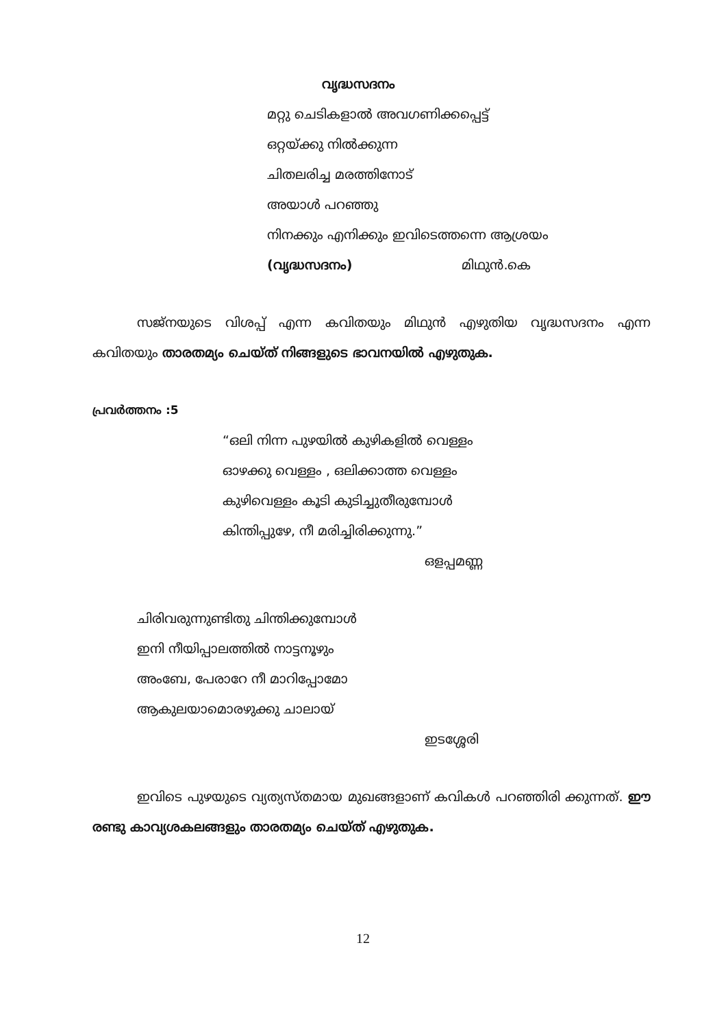വൃദ്ധസദനം
മറ്റു ചെടികളാൽ അവഗണിക്കപ്പെട്ട്
ഒറ്റയ്ക്കു നിൽക്കുന്ന
ചിതലരിച്ച മരത്തിനോട്
അയാൾ പറഞ്ഞു
നിനക്കും എനിക്കും ഇവിടെത്തന്നെ ആശ്രയം
(വൃദ്ധസദനം) മിഥുൻ.കെ
സജ്നയുടെ വിശപ്പ് എന്ന കവിതയും മിഥുൻ എഴുതിയ വൃദ്ധസദനം എന്ന കവിതയും താരതമ്യം ചെയ്ത് നിങ്ങളുടെ ഭാവനയിൽ എഴുതുക.
പ്രവർത്തനം :5
“ഒലി നിന്ന പുഴയിൽ കുഴികളിൽ വെള്ളം
ഓഴക്കു വെള്ളം , ഒലിക്കാത്ത വെള്ളം
കുഴിവെള്ളം കൂടി കുടിച്ചുതീരുമ്പോൾ
കിന്തിപ്പുഴേ, നീ മരിച്ചിരിക്കുന്നു.”
ഒളപ്പമണ്ണ
ചിരിവരുന്നുണ്ടിതു ചിന്തിക്കുമ്പോൾ
ഇനി നീയിപ്പാലത്തിൽ നാട്ടനൂഴും
അംബേ, പേരാറേ നീ മാറിപ്പോമോ
ആകുലയാമൊരഴുക്കു ചാലായ്
ഇടശ്ശേരി
ഇവിടെ പുഴയുടെ വ്യത്യസ്തമായ മുഖങ്ങളാണ് കവികൾ പറഞ്ഞിരി ക്കുന്നത്. ഈ രണ്ടു കാവ്യശകലങ്ങളും താരതമ്യം ചെയ്ത് എഴുതുക.
12